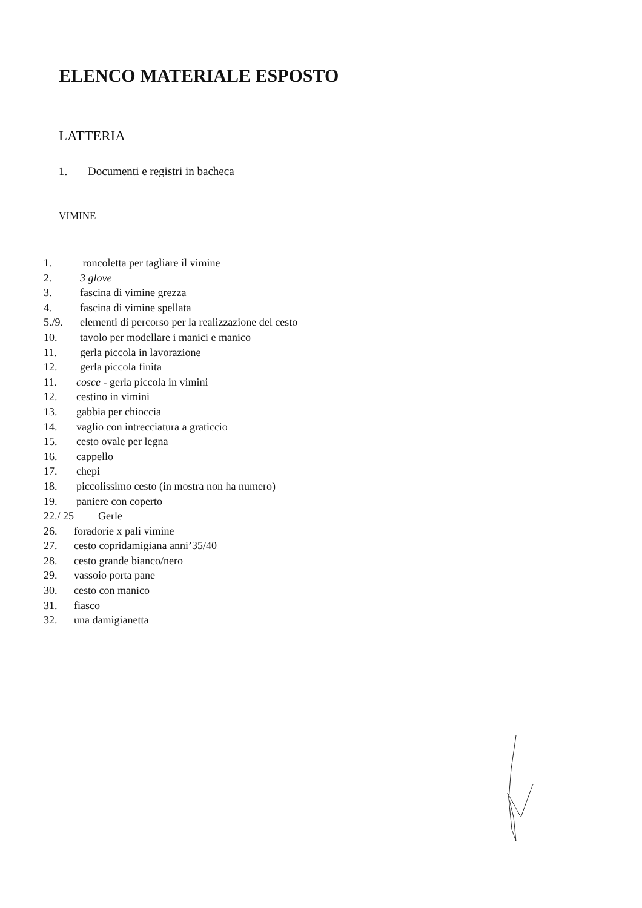ELENCO MATERIALE ESPOSTO
LATTERIA
1. Documenti e registri in bacheca
VIMINE
1. roncoletta per tagliare il vimine
2. 3 glove
3. fascina di vimine grezza
4. fascina di vimine spellata
5./9. elementi di percorso per la realizzazione del cesto
10. tavolo per modellare i manici e manico
11. gerla piccola in lavorazione
12. gerla piccola finita
11. cosce - gerla piccola in vimini
12. cestino in vimini
13. gabbia per chioccia
14. vaglio con intrecciatura a graticcio
15. cesto ovale per legna
16. cappello
17. chepi
18. piccolissimo cesto (in mostra non ha numero)
19. paniere con coperto
22./ 25 Gerle
26. foradorie x pali vimine
27. cesto copridamigiana anni’35/40
28. cesto grande bianco/nero
29. vassoio porta pane
30. cesto con manico
31. fiasco
32. una damigianetta